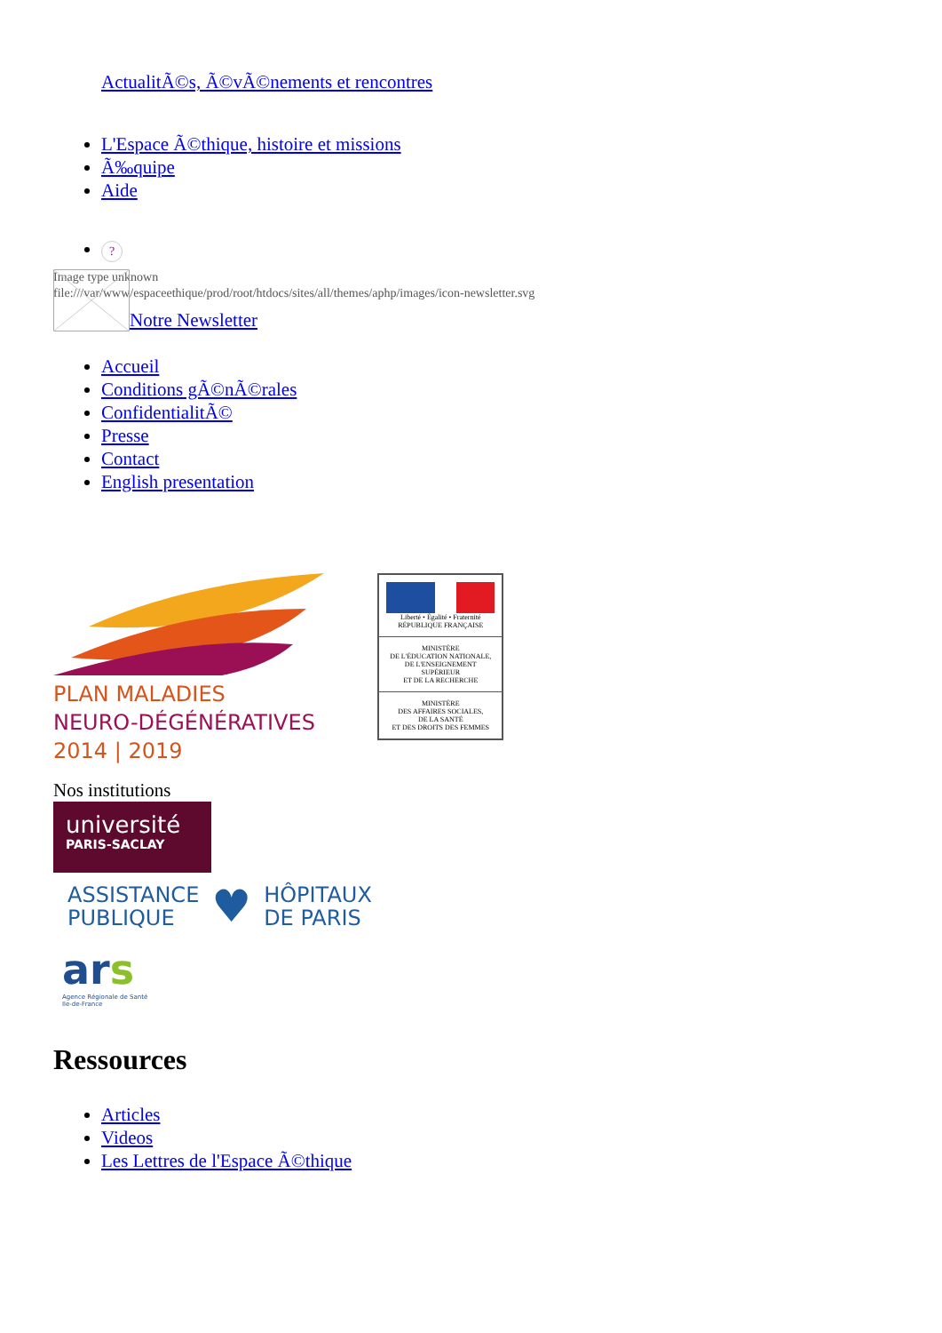ActualitÃ©s, Ã©vÃ©nements et rencontres
L'Espace Ã©thique, histoire et missions
Ã‰quipe
Aide
?
Image type unknown
file:///var/www/espaceethique/prod/root/htdocs/sites/all/themes/aphp/images/icon-newsletter.svg
Notre Newsletter
Accueil
Conditions gÃ©nÃ©rales
ConfidentialitÃ©
Presse
Contact
English presentation
PLAN MALADIES
NEURO-DÉGÉNÉRATIVES
2014 | 2019
Liberté • Égalité • Fraternité
RÉPUBLIQUE FRANÇAISE
MINISTÈRE
DE L'ÉDUCATION NATIONALE,
DE L'ENSEIGNEMENT
SUPÉRIEUR
ET DE LA RECHERCHE
MINISTÈRE
DES AFFAIRES SOCIALES,
DE LA SANTÉ
ET DES DROITS DES FEMMES
Nos institutions
université
PARIS-SACLAY
ASSISTANCE
PUBLIQUE
♥
HÔPITAUX
DE PARIS
ar s
Agence Régionale de Santé
Ile-de-France
Ressources
Articles
Videos
Les Lettres de l'Espace Ã©thique